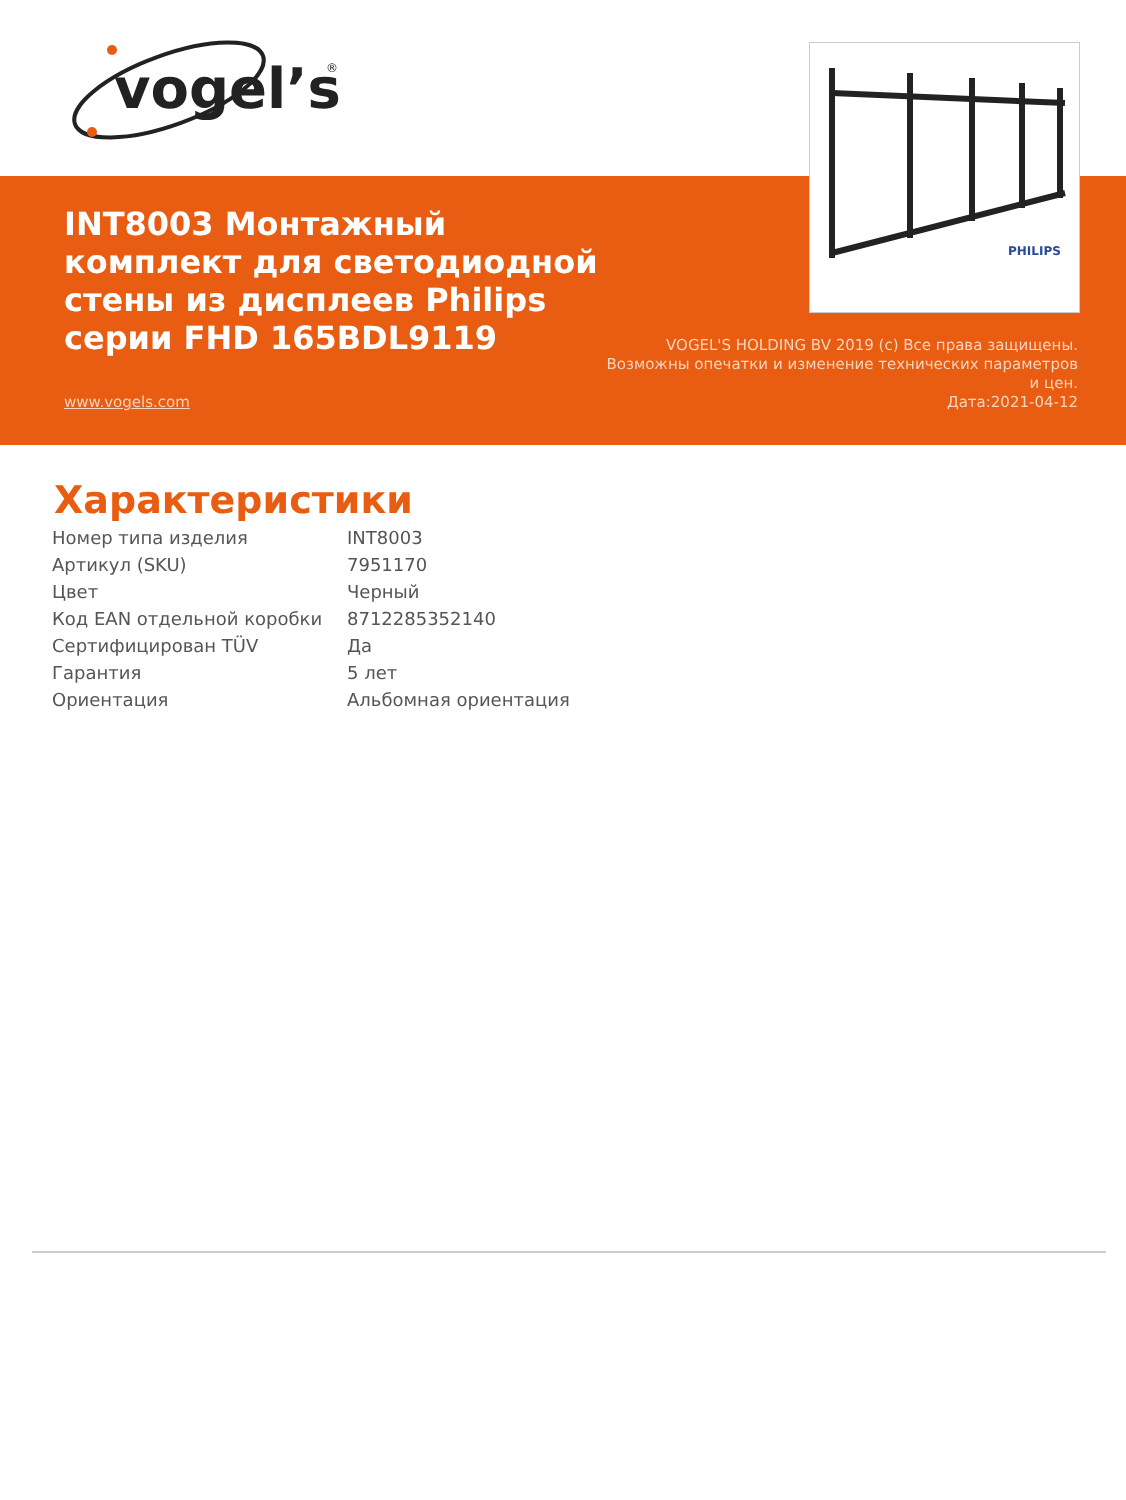vogel’s
®
INT8003 Монтажный комплект для светодиодной стены из дисплеев Philips серии FHD 165BDL9119
PHILIPS
VOGEL'S HOLDING BV 2019 (c) Все права защищены. Возможны опечатки и изменение технических параметров и цен.
Дата:2021-04-12
www.vogels.com
Характеристики
| Номер типа изделия | INT8003 |
| Артикул (SKU) | 7951170 |
| Цвет | Черный |
| Код EAN отдельной коробки | 8712285352140 |
| Сертифицирован TÜV | Да |
| Гарантия | 5 лет |
| Ориентация | Альбомная ориентация |